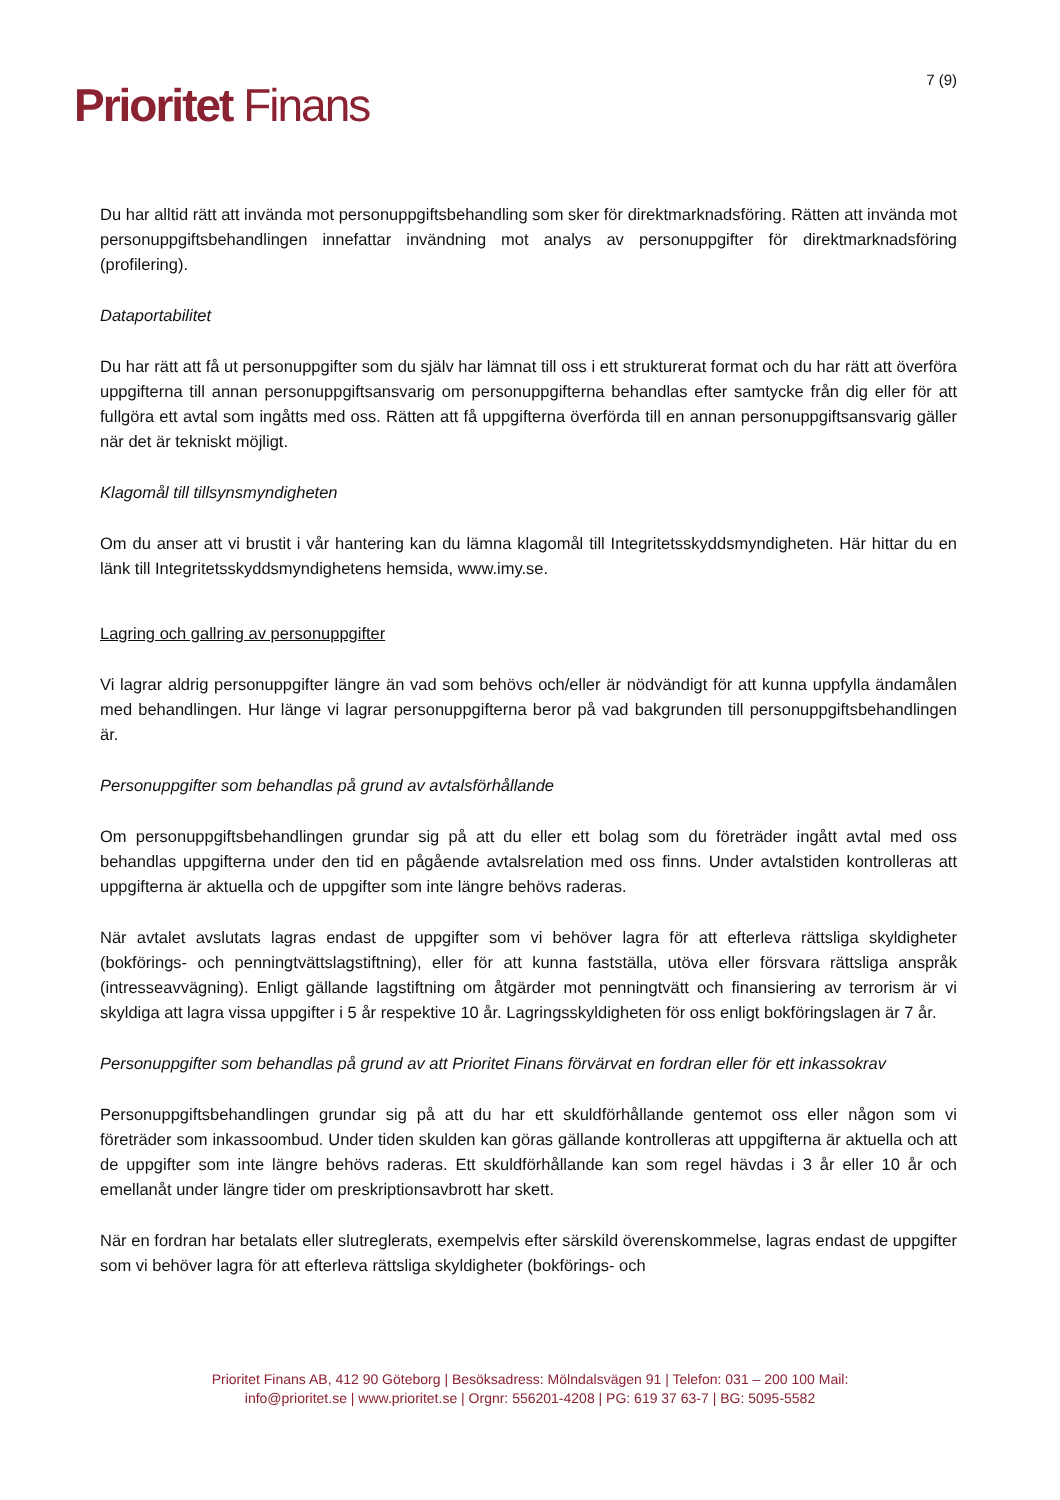Prioritet Finans
7 (9)
Du har alltid rätt att invända mot personuppgiftsbehandling som sker för direktmarknadsföring. Rätten att invända mot personuppgiftsbehandlingen innefattar invändning mot analys av personuppgifter för direktmarknadsföring (profilering).
Dataportabilitet
Du har rätt att få ut personuppgifter som du själv har lämnat till oss i ett strukturerat format och du har rätt att överföra uppgifterna till annan personuppgiftsansvarig om personuppgifterna behandlas efter samtycke från dig eller för att fullgöra ett avtal som ingåtts med oss. Rätten att få uppgifterna överförda till en annan personuppgiftsansvarig gäller när det är tekniskt möjligt.
Klagomål till tillsynsmyndigheten
Om du anser att vi brustit i vår hantering kan du lämna klagomål till Integritetsskyddsmyndigheten. Här hittar du en länk till Integritetsskyddsmyndighetens hemsida, www.imy.se.
Lagring och gallring av personuppgifter
Vi lagrar aldrig personuppgifter längre än vad som behövs och/eller är nödvändigt för att kunna uppfylla ändamålen med behandlingen. Hur länge vi lagrar personuppgifterna beror på vad bakgrunden till personuppgiftsbehandlingen är.
Personuppgifter som behandlas på grund av avtalsförhållande
Om personuppgiftsbehandlingen grundar sig på att du eller ett bolag som du företräder ingått avtal med oss behandlas uppgifterna under den tid en pågående avtalsrelation med oss finns. Under avtalstiden kontrolleras att uppgifterna är aktuella och de uppgifter som inte längre behövs raderas.
När avtalet avslutats lagras endast de uppgifter som vi behöver lagra för att efterleva rättsliga skyldigheter (bokförings- och penningtvättslagstiftning), eller för att kunna fastställa, utöva eller försvara rättsliga anspråk (intresseavvägning). Enligt gällande lagstiftning om åtgärder mot penningtvätt och finansiering av terrorism är vi skyldiga att lagra vissa uppgifter i 5 år respektive 10 år. Lagringsskyldigheten för oss enligt bokföringslagen är 7 år.
Personuppgifter som behandlas på grund av att Prioritet Finans förvärvat en fordran eller för ett inkassokrav
Personuppgiftsbehandlingen grundar sig på att du har ett skuldförhållande gentemot oss eller någon som vi företräder som inkassoombud. Under tiden skulden kan göras gällande kontrolleras att uppgifterna är aktuella och att de uppgifter som inte längre behövs raderas. Ett skuldförhållande kan som regel hävdas i 3 år eller 10 år och emellanåt under längre tider om preskriptionsavbrott har skett.
När en fordran har betalats eller slutreglerats, exempelvis efter särskild överenskommelse, lagras endast de uppgifter som vi behöver lagra för att efterleva rättsliga skyldigheter (bokförings- och
Prioritet Finans AB, 412 90 Göteborg | Besöksadress: Mölndalsvägen 91 | Telefon: 031 – 200 100 Mail:
info@prioritet.se | www.prioritet.se | Orgnr: 556201-4208 | PG: 619 37 63-7 | BG: 5095-5582